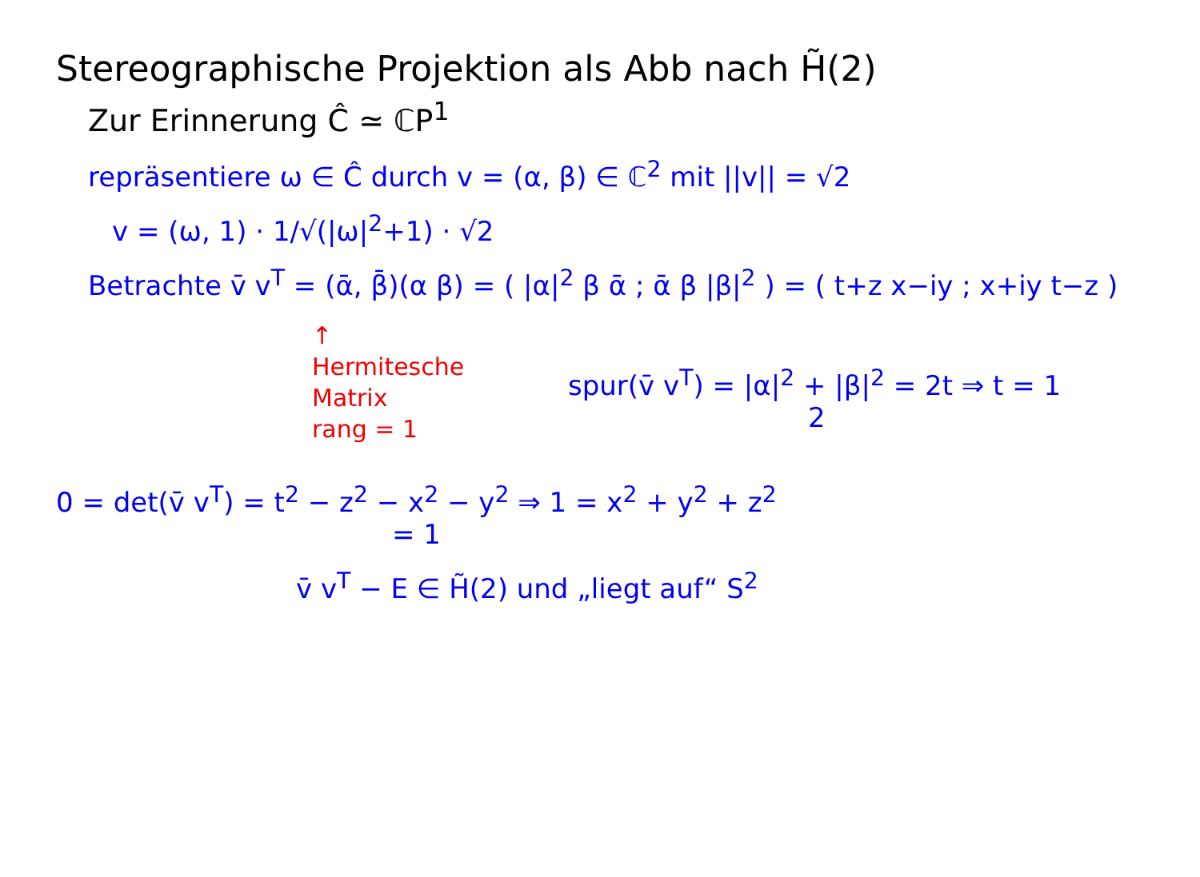Stereographische Projektion als Abb nach H̃(2)
Zur Erinnerung Ĉ ≃ ℂP<sup>1</sup>
repräsentiere ω ∈ Ĉ durch v = (α, β) ∈ ℂ<sup>2</sup> mit ||v|| = √2
v = (ω, 1) · 1/√(|ω|<sup>2</sup>+1) · √2
Betrachte v̄ v<sup>T</sup> = (ᾱ, β̄)(α β) = ( |α|<sup>2</sup> β ᾱ ; ᾱ β |β|<sup>2</sup> ) = ( t+z x−iy ; x+iy t−z )
↑
Hermitesche
Matrix
rang = 1
spur(v̄ v<sup>T</sup>) = |α|<sup>2</sup> + |β|<sup>2</sup> = 2t ⇒ t = 1
2
0 = det(v̄ v<sup>T</sup>) = t<sup>2</sup> − z<sup>2</sup> − x<sup>2</sup> − y<sup>2</sup> ⇒ 1 = x<sup>2</sup> + y<sup>2</sup> + z<sup>2</sup>
= 1
v̄ v<sup>T</sup> − E ∈ H̃(2) und „liegt auf“ S<sup>2</sup>